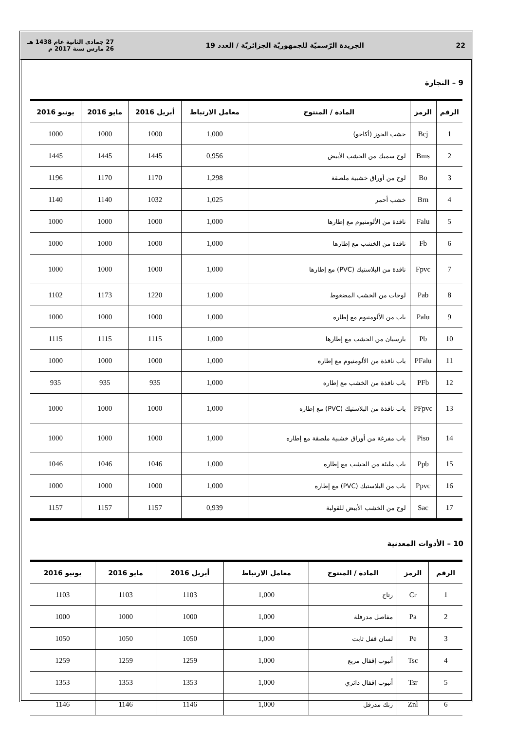22 الجريدة الرّسميّة للجمهوريّة الجزائريّة / العدد 19 27 جمادى الثانية عام 1438 هـ
26 مارس سنة 2017 م
9 – النجارة
| الرقم | الرمز | المادة / المنتوج | معامل الارتباط | أبريل 2016 | مايو 2016 | يونيو 2016 |
| --- | --- | --- | --- | --- | --- | --- |
| 1 | Bcj | خشب الجوز (أكاجو) | 1,000 | 1000 | 1000 | 1000 |
| 2 | Bms | لوح سميك من الخشب الأبيض | 0,956 | 1445 | 1445 | 1445 |
| 3 | Bo | لوح من أوراق خشبية ملصقة | 1,298 | 1170 | 1170 | 1196 |
| 4 | Brn | خشب أحمر | 1,025 | 1032 | 1140 | 1140 |
| 5 | Falu | نافذة من الألومنيوم مع إطارها | 1,000 | 1000 | 1000 | 1000 |
| 6 | Fb | نافذة من الخشب مع إطارها | 1,000 | 1000 | 1000 | 1000 |
| 7 | Fpvc | نافذة من البلاستيك (PVC) مع إطارها | 1,000 | 1000 | 1000 | 1000 |
| 8 | Pab | لوحات من الخشب المضغوط | 1,000 | 1220 | 1173 | 1102 |
| 9 | Palu | باب من الألومنيوم مع إطاره | 1,000 | 1000 | 1000 | 1000 |
| 10 | Pb | بارسيان من الخشب مع إطارها | 1,000 | 1115 | 1115 | 1115 |
| 11 | PFalu | باب نافذة من الألومنيوم مع إطاره | 1,000 | 1000 | 1000 | 1000 |
| 12 | PFb | باب نافذة من الخشب مع إطاره | 1,000 | 935 | 935 | 935 |
| 13 | PFpvc | باب نافذة من البلاستيك (PVC) مع إطاره | 1,000 | 1000 | 1000 | 1000 |
| 14 | Piso | باب مفرغة من أوراق خشبية ملصقة مع إطاره | 1,000 | 1000 | 1000 | 1000 |
| 15 | Ppb | باب مليئة من الخشب مع إطاره | 1,000 | 1046 | 1046 | 1046 |
| 16 | Ppvc | باب من البلاستيك (PVC) مع إطاره | 1,000 | 1000 | 1000 | 1000 |
| 17 | Sac | لوح من الخشب الأبيض للقولبة | 0,939 | 1157 | 1157 | 1157 |
10 – الأدوات المعدنية
| الرقم | الرمز | المادة / المنتوج | معامل الارتباط | أبريل 2016 | مايو 2016 | يونيو 2016 |
| --- | --- | --- | --- | --- | --- | --- |
| 1 | Cr | رتاج | 1,000 | 1103 | 1103 | 1103 |
| 2 | Pa | مفاصل مدرفلة | 1,000 | 1000 | 1000 | 1000 |
| 3 | Pe | لسان قفل ثابت | 1,000 | 1050 | 1050 | 1050 |
| 4 | Tsc | أنبوب إقفال مربع | 1,000 | 1259 | 1259 | 1259 |
| 5 | Tsr | أنبوب إقفال دائري | 1,000 | 1353 | 1353 | 1353 |
| 6 | Znl | زنك مدرفل | 1,000 | 1146 | 1146 | 1146 |